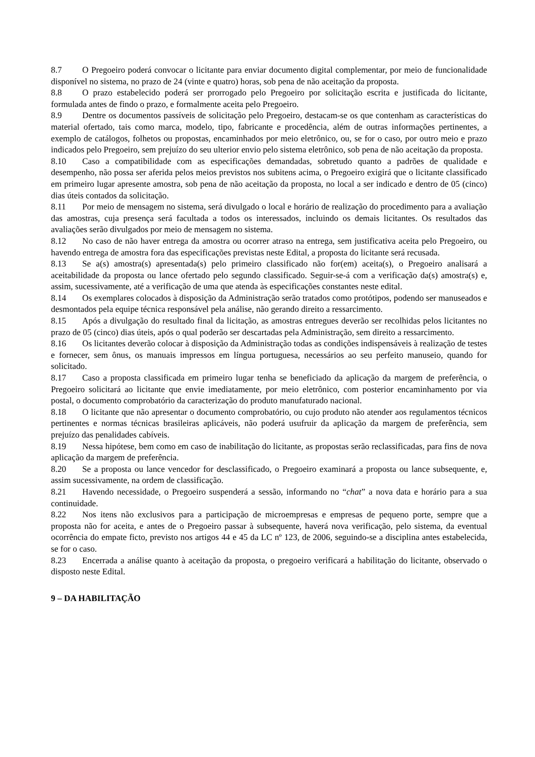8.7 O Pregoeiro poderá convocar o licitante para enviar documento digital complementar, por meio de funcionalidade disponível no sistema, no prazo de 24 (vinte e quatro) horas, sob pena de não aceitação da proposta.
8.8 O prazo estabelecido poderá ser prorrogado pelo Pregoeiro por solicitação escrita e justificada do licitante, formulada antes de findo o prazo, e formalmente aceita pelo Pregoeiro.
8.9 Dentre os documentos passíveis de solicitação pelo Pregoeiro, destacam-se os que contenham as características do material ofertado, tais como marca, modelo, tipo, fabricante e procedência, além de outras informações pertinentes, a exemplo de catálogos, folhetos ou propostas, encaminhados por meio eletrônico, ou, se for o caso, por outro meio e prazo indicados pelo Pregoeiro, sem prejuízo do seu ulterior envio pelo sistema eletrônico, sob pena de não aceitação da proposta.
8.10 Caso a compatibilidade com as especificações demandadas, sobretudo quanto a padrões de qualidade e desempenho, não possa ser aferida pelos meios previstos nos subitens acima, o Pregoeiro exigirá que o licitante classificado em primeiro lugar apresente amostra, sob pena de não aceitação da proposta, no local a ser indicado e dentro de 05 (cinco) dias úteis contados da solicitação.
8.11 Por meio de mensagem no sistema, será divulgado o local e horário de realização do procedimento para a avaliação das amostras, cuja presença será facultada a todos os interessados, incluindo os demais licitantes. Os resultados das avaliações serão divulgados por meio de mensagem no sistema.
8.12 No caso de não haver entrega da amostra ou ocorrer atraso na entrega, sem justificativa aceita pelo Pregoeiro, ou havendo entrega de amostra fora das especificações previstas neste Edital, a proposta do licitante será recusada.
8.13 Se a(s) amostra(s) apresentada(s) pelo primeiro classificado não for(em) aceita(s), o Pregoeiro analisará a aceitabilidade da proposta ou lance ofertado pelo segundo classificado. Seguir-se-á com a verificação da(s) amostra(s) e, assim, sucessivamente, até a verificação de uma que atenda às especificações constantes neste edital.
8.14 Os exemplares colocados à disposição da Administração serão tratados como protótipos, podendo ser manuseados e desmontados pela equipe técnica responsável pela análise, não gerando direito a ressarcimento.
8.15 Após a divulgação do resultado final da licitação, as amostras entregues deverão ser recolhidas pelos licitantes no prazo de 05 (cinco) dias úteis, após o qual poderão ser descartadas pela Administração, sem direito a ressarcimento.
8.16 Os licitantes deverão colocar à disposição da Administração todas as condições indispensáveis à realização de testes e fornecer, sem ônus, os manuais impressos em língua portuguesa, necessários ao seu perfeito manuseio, quando for solicitado.
8.17 Caso a proposta classificada em primeiro lugar tenha se beneficiado da aplicação da margem de preferência, o Pregoeiro solicitará ao licitante que envie imediatamente, por meio eletrônico, com posterior encaminhamento por via postal, o documento comprobatório da caracterização do produto manufaturado nacional.
8.18 O licitante que não apresentar o documento comprobatório, ou cujo produto não atender aos regulamentos técnicos pertinentes e normas técnicas brasileiras aplicáveis, não poderá usufruir da aplicação da margem de preferência, sem prejuízo das penalidades cabíveis.
8.19 Nessa hipótese, bem como em caso de inabilitação do licitante, as propostas serão reclassificadas, para fins de nova aplicação da margem de preferência.
8.20 Se a proposta ou lance vencedor for desclassificado, o Pregoeiro examinará a proposta ou lance subsequente, e, assim sucessivamente, na ordem de classificação.
8.21 Havendo necessidade, o Pregoeiro suspenderá a sessão, informando no “chat” a nova data e horário para a sua continuidade.
8.22 Nos itens não exclusivos para a participação de microempresas e empresas de pequeno porte, sempre que a proposta não for aceita, e antes de o Pregoeiro passar à subsequente, haverá nova verificação, pelo sistema, da eventual ocorrência do empate ficto, previsto nos artigos 44 e 45 da LC nº 123, de 2006, seguindo-se a disciplina antes estabelecida, se for o caso.
8.23 Encerrada a análise quanto à aceitação da proposta, o pregoeiro verificará a habilitação do licitante, observado o disposto neste Edital.
9 – DA HABILITAÇÃO